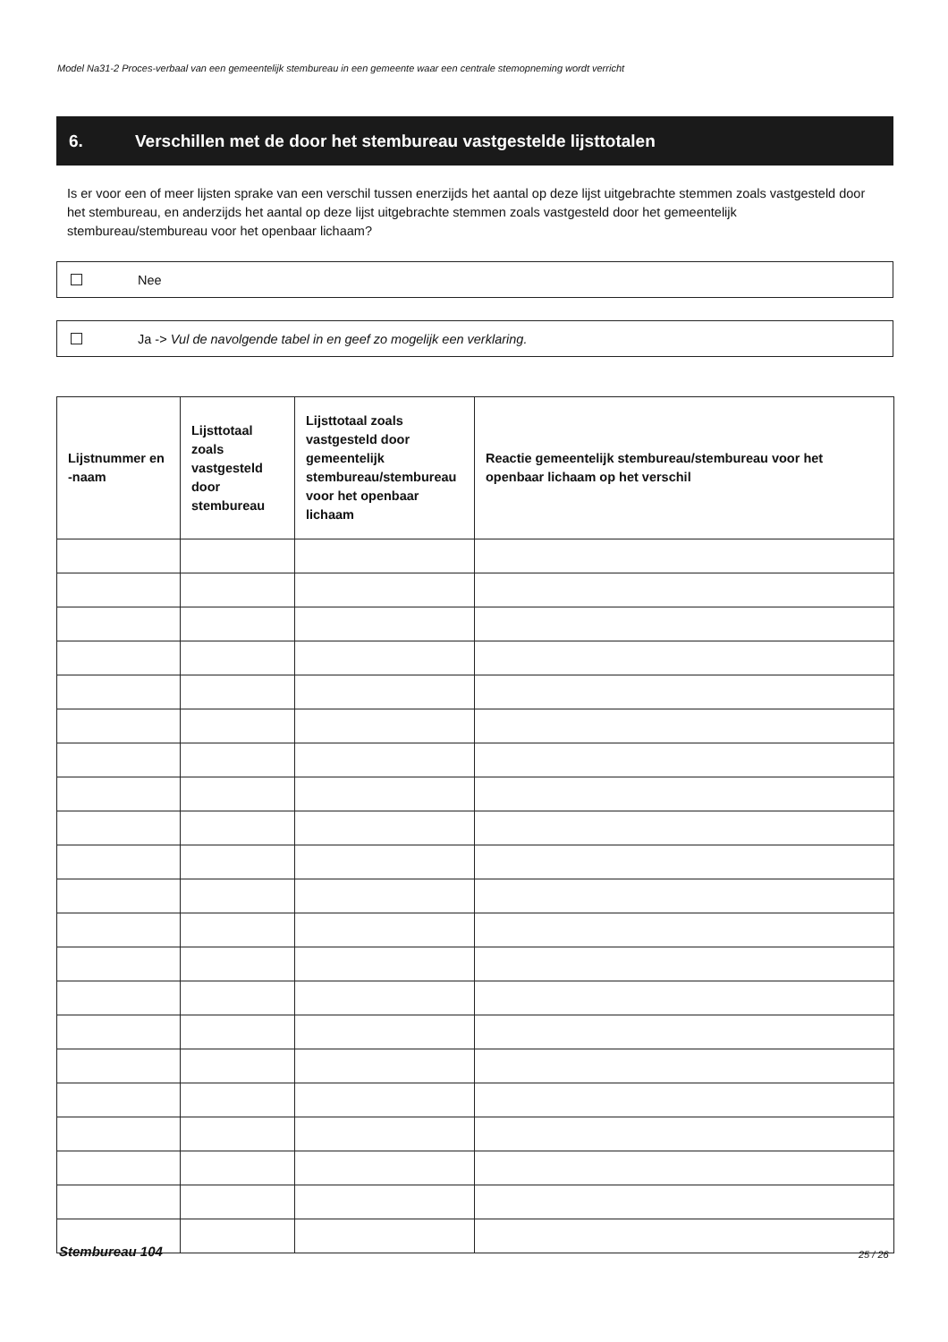Model Na31-2 Proces-verbaal van een gemeentelijk stembureau in een gemeente waar een centrale stemopneming wordt verricht
6. Verschillen met de door het stembureau vastgestelde lijsttotalen
Is er voor een of meer lijsten sprake van een verschil tussen enerzijds het aantal op deze lijst uitgebrachte stemmen zoals vastgesteld door het stembureau, en anderzijds het aantal op deze lijst uitgebrachte stemmen zoals vastgesteld door het gemeentelijk stembureau/stembureau voor het openbaar lichaam?
Nee
Ja -> Vul de navolgende tabel in en geef zo mogelijk een verklaring.
| Lijstnummer en -naam | Lijsttotaal zoals vastgesteld door stembureau | Lijsttotaal zoals vastgesteld door gemeentelijk stembureau/stembureau voor het openbaar lichaam | Reactie gemeentelijk stembureau/stembureau voor het openbaar lichaam op het verschil |
| --- | --- | --- | --- |
Stembureau 104 25 / 26